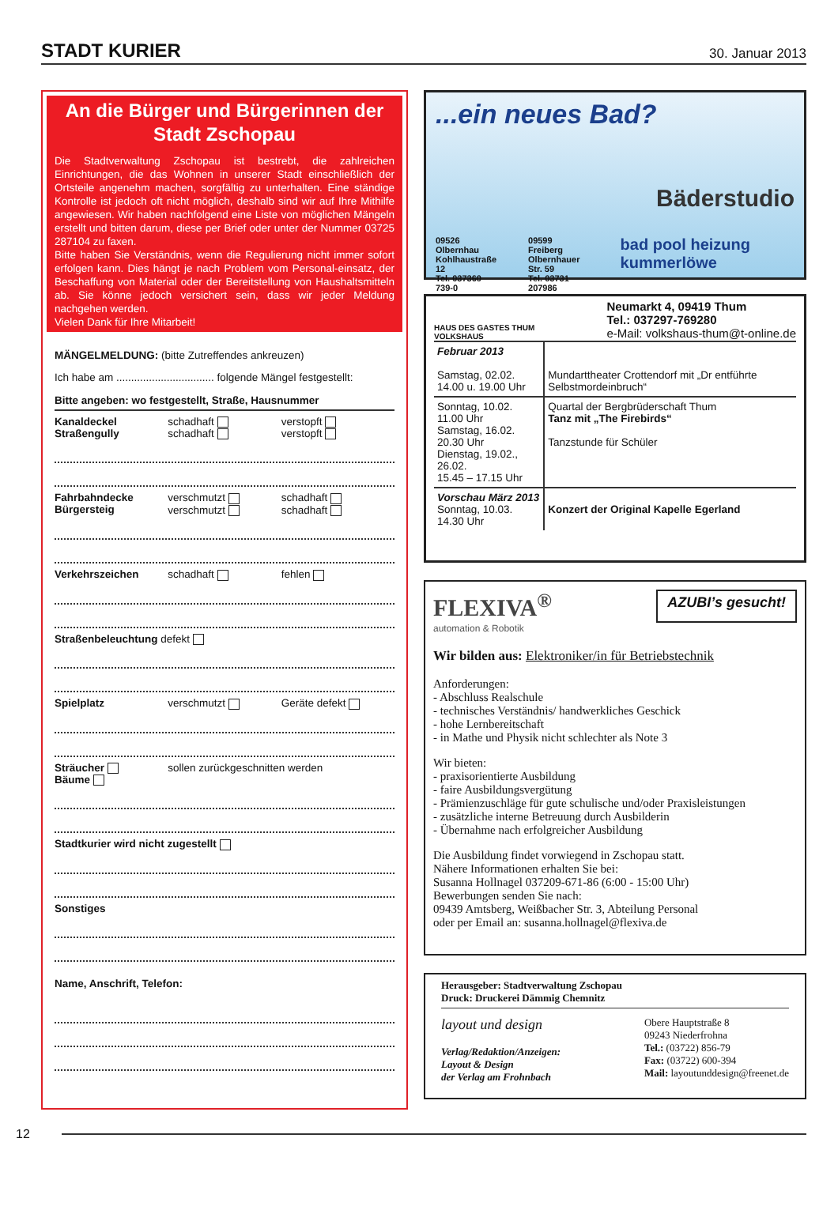STADT KURIER 30. Januar 2013
An die Bürger und Bürgerinnen der Stadt Zschopau
Die Stadtverwaltung Zschopau ist bestrebt, die zahlreichen Einrichtungen, die das Wohnen in unserer Stadt einschließlich der Ortsteile angenehm machen, sorgfältig zu unterhalten. Eine ständige Kontrolle ist jedoch oft nicht möglich, deshalb sind wir auf Ihre Mithilfe angewiesen. Wir haben nachfolgend eine Liste von möglichen Mängeln erstellt und bitten darum, diese per Brief oder unter der Nummer 03725 287104 zu faxen.
Bitte haben Sie Verständnis, wenn die Regulierung nicht immer sofort erfolgen kann. Dies hängt je nach Problem vom Personal-einsatz, der Beschaffung von Material oder der Bereitstellung von Haushaltsmitteln ab. Sie könne jedoch versichert sein, dass wir jeder Meldung nachgehen werden.
Vielen Dank für Ihre Mitarbeit!
MÄNGELMELDUNG: (bitte Zutreffendes ankreuzen)
Ich habe am ................................. folgende Mängel festgestellt:
Bitte angeben: wo festgestellt, Straße, Hausnummer
Kanaldeckel
Straßengully
schadhaft
schadhaft
verstopft
verstopft
Fahrbahndecke
Bürgersteig
verschmutzt
verschmutzt
schadhaft
schadhaft
Verkehrszeichen schadhaft fehlen
Straßenbeleuchtung defekt
Spielplatz verschmutzt Geräte defekt
Sträucher
Bäume
sollen zurückgeschnitten werden
Stadtkurier wird nicht zugestellt
Sonstiges
Name, Anschrift, Telefon:
...ein neues Bad?
Bäderstudio
09526 Olbernhau
Kohlhaustraße 12
Tel. 037360 739-0
09599 Freiberg
Olbernhauer Str. 59
Tel. 03731 207986
bad pool heizung kummerlöwe
HAUS DES GASTES THUM
VOLKSHAUS
Neumarkt 4, 09419 Thum
Tel.: 037297-769280
e-Mail: volkshaus-thum@t-online.de
| Februar 2013 Samstag, 02.02. 14.00 u. 19.00 Uhr | Mundarttheater Crottendorf mit „Dr entführte Selbstmordeinbruch“ |
| Sonntag, 10.02. 11.00 Uhr Samstag, 16.02. 20.30 Uhr Dienstag, 19.02., 26.02. 15.45 – 17.15 Uhr | Quartal der Bergbrüderschaft Thum Tanz mit „The Firebirds“ Tanzstunde für Schüler |
| Vorschau März 2013 Sonntag, 10.03. 14.30 Uhr | Konzert der Original Kapelle Egerland |
FLEXIVA<sup>®</sup>
automation & Robotik
AZUBI’s gesucht!
Wir bilden aus: Elektroniker/in für Betriebstechnik
Anforderungen:
- Abschluss Realschule
- technisches Verständnis/ handwerkliches Geschick
- hohe Lernbereitschaft
- in Mathe und Physik nicht schlechter als Note 3
Wir bieten:
- praxisorientierte Ausbildung
- faire Ausbildungsvergütung
- Prämienzuschläge für gute schulische und/oder Praxisleistungen
- zusätzliche interne Betreuung durch Ausbilderin
- Übernahme nach erfolgreicher Ausbildung
Die Ausbildung findet vorwiegend in Zschopau statt.
Nähere Informationen erhalten Sie bei:
Susanna Hollnagel 037209-671-86 (6:00 - 15:00 Uhr)
Bewerbungen senden Sie nach:
09439 Amtsberg, Weißbacher Str. 3, Abteilung Personal
oder per Email an: susanna.hollnagel@flexiva.de
Herausgeber: Stadtverwaltung Zschopau
Druck: Druckerei Dämmig Chemnitz
layout und design
Verlag/Redaktion/Anzeigen:
Layout & Design
der Verlag am Frohnbach
Obere Hauptstraße 8
09243 Niederfrohna
Tel.: (03722) 856-79
Fax: (03722) 600-394
Mail: layoutunddesign@freenet.de
12